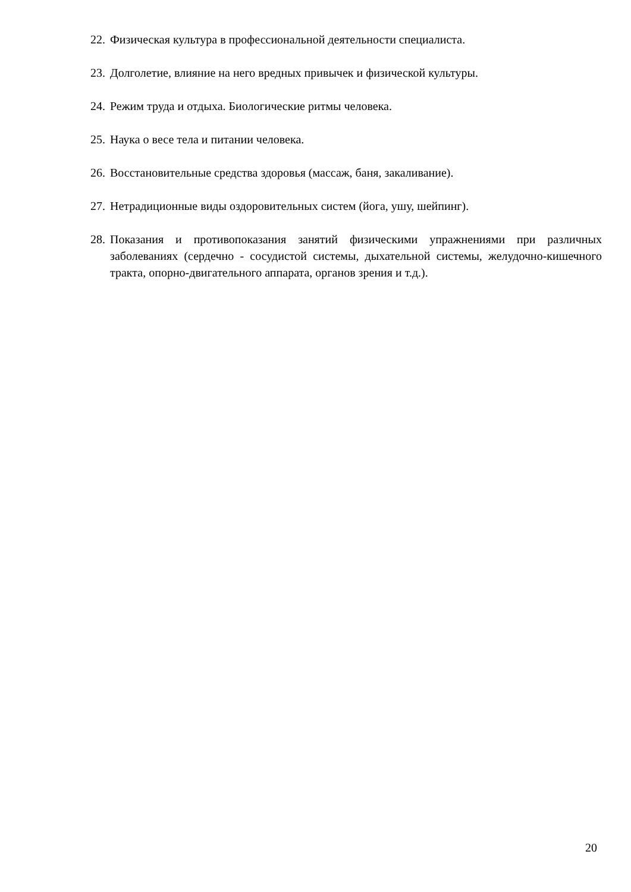22. Физическая культура в профессиональной деятельности специалиста.
23. Долголетие, влияние на него вредных привычек и физической культуры.
24. Режим труда и отдыха. Биологические ритмы человека.
25. Наука о весе тела и питании человека.
26. Восстановительные средства здоровья (массаж, баня, закаливание).
27. Нетрадиционные виды оздоровительных систем (йога, ушу, шейпинг).
28. Показания и противопоказания занятий физическими упражнениями при различных заболеваниях (сердечно - сосудистой системы, дыхательной системы, желудочно-кишечного тракта, опорно-двигательного аппарата, органов зрения и т.д.).
20